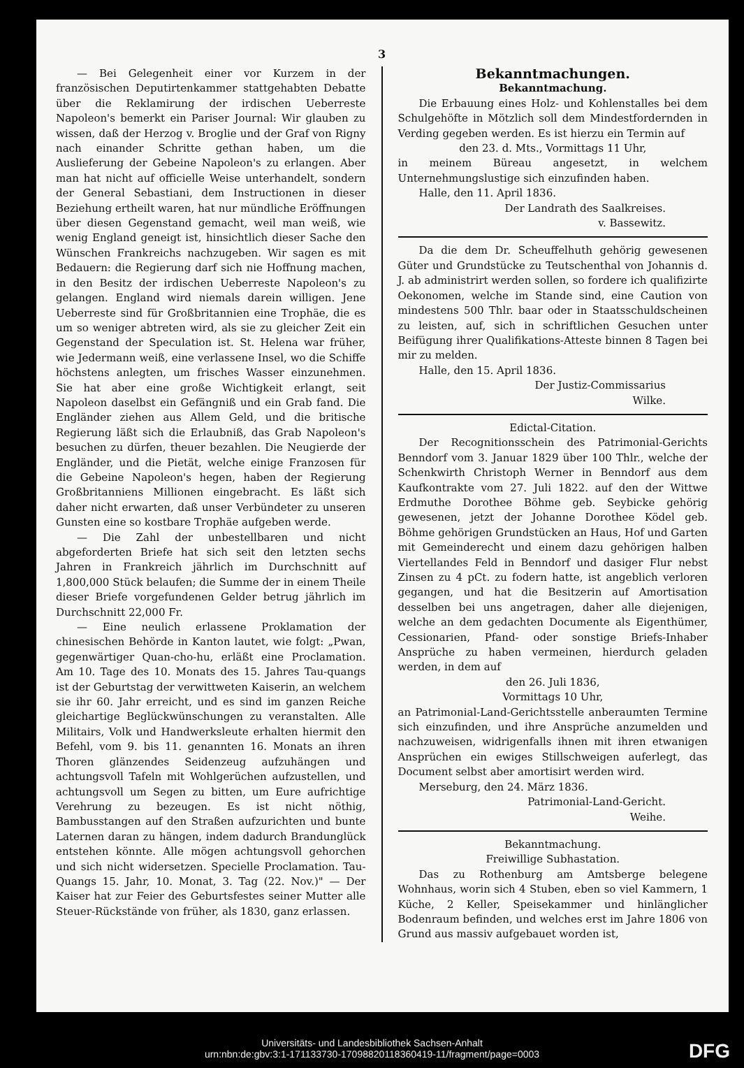3
— Bei Gelegenheit einer vor Kurzem in der französischen Deputirtenkammer stattgehabten Debatte über die Reklamirung der irdischen Ueberreste Napoleon's bemerkt ein Pariser Journal: Wir glauben zu wissen, daß der Herzog v. Broglie und der Graf von Rigny nach einander Schritte gethan haben, um die Auslieferung der Gebeine Napoleon's zu erlangen. Aber man hat nicht auf officielle Weise unterhandelt, sondern der General Sebastiani, dem Instructionen in dieser Beziehung ertheilt waren, hat nur mündliche Eröffnungen über diesen Gegenstand gemacht, weil man weiß, wie wenig England geneigt ist, hinsichtlich dieser Sache den Wünschen Frankreichs nachzugeben. Wir sagen es mit Bedauern: die Regierung darf sich nie Hoffnung machen, in den Besitz der irdischen Ueberreste Napoleon's zu gelangen. England wird niemals darein willigen. Jene Ueberreste sind für Großbritannien eine Trophäe, die es um so weniger abtreten wird, als sie zu gleicher Zeit ein Gegenstand der Speculation ist. St. Helena war früher, wie Jedermann weiß, eine verlassene Insel, wo die Schiffe höchstens anlegten, um frisches Wasser einzunehmen. Sie hat aber eine große Wichtigkeit erlangt, seit Napoleon daselbst ein Gefängniß und ein Grab fand. Die Engländer ziehen aus Allem Geld, und die britische Regierung läßt sich die Erlaubniß, das Grab Napoleon's besuchen zu dürfen, theuer bezahlen. Die Neugierde der Engländer, und die Pietät, welche einige Franzosen für die Gebeine Napoleon's hegen, haben der Regierung Großbritanniens Millionen eingebracht. Es läßt sich daher nicht erwarten, daß unser Verbündeter zu unseren Gunsten eine so kostbare Trophäe aufgeben werde.
— Die Zahl der unbestellbaren und nicht abgeforderten Briefe hat sich seit den letzten sechs Jahren in Frankreich jährlich im Durchschnitt auf 1,800,000 Stück belaufen; die Summe der in einem Theile dieser Briefe vorgefundenen Gelder betrug jährlich im Durchschnitt 22,000 Fr.
— Eine neulich erlassene Proklamation der chinesischen Behörde in Kanton lautet, wie folgt: „Pwan, gegenwärtiger Quan-cho-hu, erläßt eine Proclamation. Am 10. Tage des 10. Monats des 15. Jahres Tau-quangs ist der Geburtstag der verwittweten Kaiserin, an welchem sie ihr 60. Jahr erreicht, und es sind im ganzen Reiche gleichartige Beglückwünschungen zu veranstalten. Alle Militairs, Volk und Handwerksleute erhalten hiermit den Befehl, vom 9. bis 11. genannten 16. Monats an ihren Thoren glänzendes Seidenzeug aufzuhängen und achtungsvoll Tafeln mit Wohlgerüchen aufzustellen, und achtungsvoll um Segen zu bitten, um Eure aufrichtige Verehrung zu bezeugen. Es ist nicht nöthig, Bambusstangen auf den Straßen aufzurichten und bunte Laternen daran zu hängen, indem dadurch Brandunglück entstehen könnte. Alle mögen achtungsvoll gehorchen und sich nicht widersetzen. Specielle Proclamation. Tau-Quangs 15. Jahr, 10. Monat, 3. Tag (22. Nov.)" — Der Kaiser hat zur Feier des Geburtsfestes seiner Mutter alle Steuer-Rückstände von früher, als 1830, ganz erlassen.
Bekanntmachungen.
Bekanntmachung.
Die Erbauung eines Holz- und Kohlenstalles bei dem Schulgehöfte in Mötzlich soll dem Mindestfordernden in Verding gegeben werden. Es ist hierzu ein Termin auf
den 23. d. Mts., Vormittags 11 Uhr,
in meinem Büreau angesetzt, in welchem Unternehmungslustige sich einzufinden haben.
Halle, den 11. April 1836.
Der Landrath des Saalkreises.
v. Bassewitz.
Da die dem Dr. Scheuffelhuth gehörig gewesenen Güter und Grundstücke zu Teutschenthal von Johannis d. J. ab administrirt werden sollen, so fordere ich qualifizirte Oekonomen, welche im Stande sind, eine Caution von mindestens 500 Thlr. baar oder in Staatsschuldscheinen zu leisten, auf, sich in schriftlichen Gesuchen unter Beifügung ihrer Qualifikations-Atteste binnen 8 Tagen bei mir zu melden.
Halle, den 15. April 1836.
Der Justiz-Commissarius
Wilke.
Edictal-Citation.
Der Recognitionsschein des Patrimonial-Gerichts Benndorf vom 3. Januar 1829 über 100 Thlr., welche der Schenkwirth Christoph Werner in Benndorf aus dem Kaufkontrakte vom 27. Juli 1822. auf den der Wittwe Erdmuthe Dorothee Böhme geb. Seybicke gehörig gewesenen, jetzt der Johanne Dorothee Ködel geb. Böhme gehörigen Grundstücken an Haus, Hof und Garten mit Gemeinderecht und einem dazu gehörigen halben Viertellandes Feld in Benndorf und dasiger Flur nebst Zinsen zu 4 pCt. zu fodern hatte, ist angeblich verloren gegangen, und hat die Besitzerin auf Amortisation desselben bei uns angetragen, daher alle diejenigen, welche an dem gedachten Documente als Eigenthümer, Cessionarien, Pfand- oder sonstige Briefs-Inhaber Ansprüche zu haben vermeinen, hierdurch geladen werden, in dem auf
den 26. Juli 1836,
Vormittags 10 Uhr,
an Patrimonial-Land-Gerichtsstelle anberaumten Termine sich einzufinden, und ihre Ansprüche anzumelden und nachzuweisen, widrigenfalls ihnen mit ihren etwanigen Ansprüchen ein ewiges Stillschweigen auferlegt, das Document selbst aber amortisirt werden wird.
Merseburg, den 24. März 1836.
Patrimonial-Land-Gericht.
Weihe.
Bekanntmachung.
Freiwillige Subhastation.
Das zu Rothenburg am Amtsberge belegene Wohnhaus, worin sich 4 Stuben, eben so viel Kammern, 1 Küche, 2 Keller, Speisekammer und hinlänglicher Bodenraum befinden, und welches erst im Jahre 1806 von Grund aus massiv aufgebauet worden ist,
Universitäts- und Landesbibliothek Sachsen-Anhalt
urn:nbn:de:gbv:3:1-171133730-17098820118360419-11/fragment/page=0003
DFG